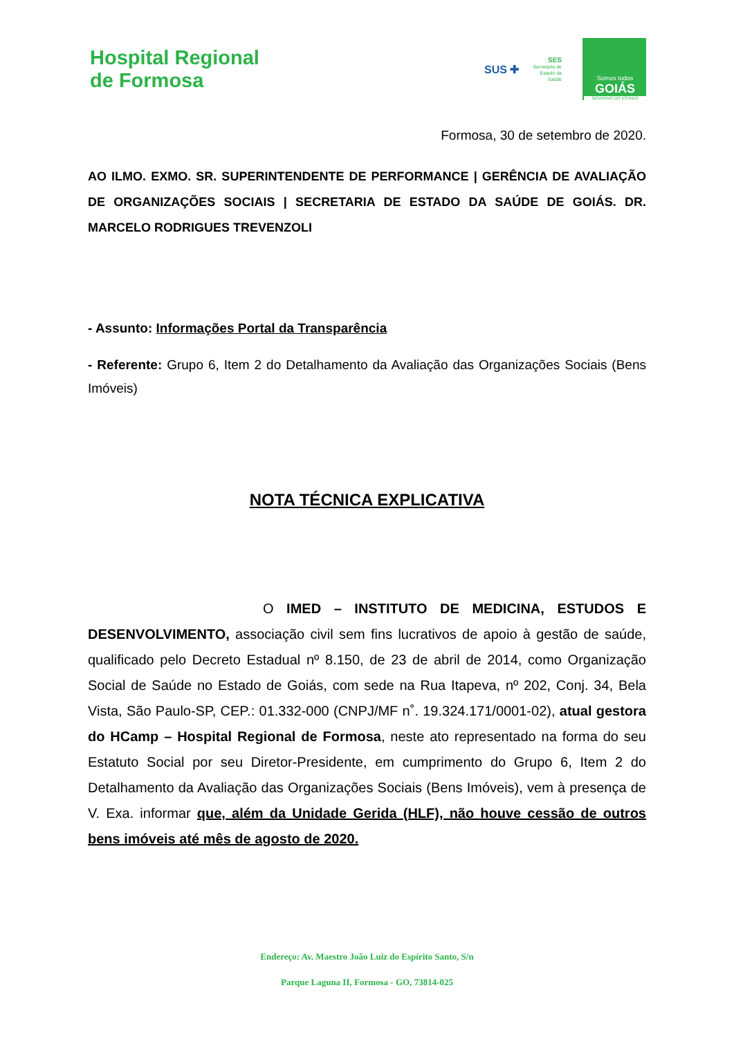Hospital Regional
de Formosa
SUS ✚
SES
Secretaria de
Estado da
Saúde
Somos todos
GOIÁS
GOVERNO DO ESTADO
Formosa, 30 de setembro de 2020.
AO ILMO. EXMO. SR. SUPERINTENDENTE DE PERFORMANCE | GERÊNCIA DE AVALIAÇÃO DE ORGANIZAÇÕES SOCIAIS | SECRETARIA DE ESTADO DA SAÚDE DE GOIÁS. DR. MARCELO RODRIGUES TREVENZOLI
- Assunto: Informações Portal da Transparência
- Referente: Grupo 6, Item 2 do Detalhamento da Avaliação das Organizações Sociais (Bens Imóveis)
NOTA TÉCNICA EXPLICATIVA
O IMED – INSTITUTO DE MEDICINA, ESTUDOS E DESENVOLVIMENTO, associação civil sem fins lucrativos de apoio à gestão de saúde, qualificado pelo Decreto Estadual nº 8.150, de 23 de abril de 2014, como Organização Social de Saúde no Estado de Goiás, com sede na Rua Itapeva, nº 202, Conj. 34, Bela Vista, São Paulo-SP, CEP.: 01.332-000 (CNPJ/MF n˚. 19.324.171/0001-02), atual gestora do HCamp – Hospital Regional de Formosa, neste ato representado na forma do seu Estatuto Social por seu Diretor-Presidente, em cumprimento do Grupo 6, Item 2 do Detalhamento da Avaliação das Organizações Sociais (Bens Imóveis), vem à presença de V. Exa. informar que, além da Unidade Gerida (HLF), não houve cessão de outros bens imóveis até mês de agosto de 2020.
Endereço: Av. Maestro João Luiz do Espírito Santo, S/n
Parque Laguna II, Formosa - GO, 73814-025